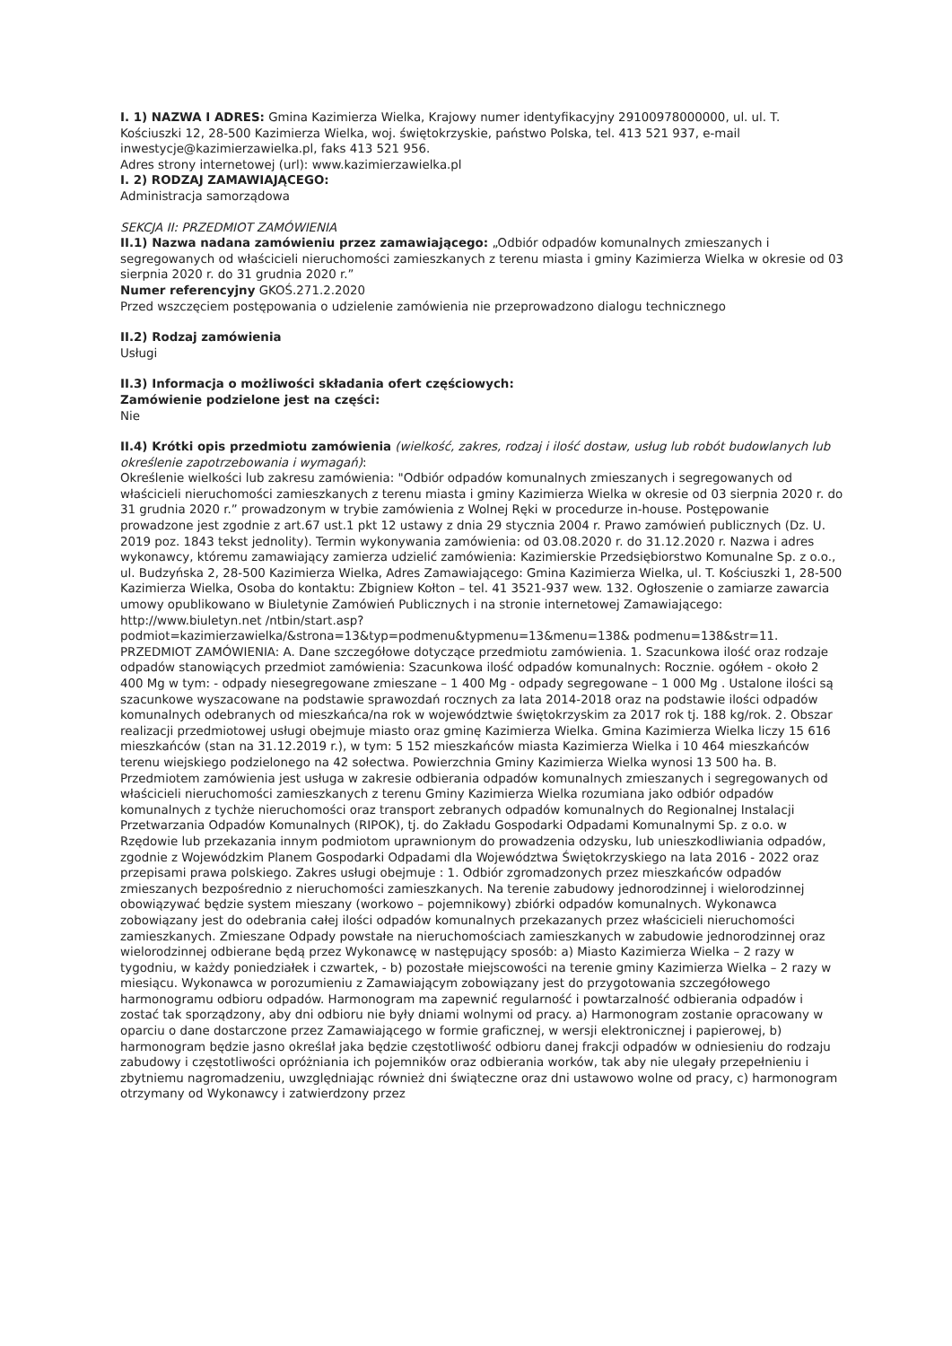I. 1) NAZWA I ADRES: Gmina Kazimierza Wielka, Krajowy numer identyfikacyjny 29100978000000, ul. ul. T. Kościuszki 12, 28-500 Kazimierza Wielka, woj. świętokrzyskie, państwo Polska, tel. 413 521 937, e-mail inwestycje@kazimierzawielka.pl, faks 413 521 956.
Adres strony internetowej (url): www.kazimierzawielka.pl
I. 2) RODZAJ ZAMAWIAJĄCEGO:
Administracja samorządowa
SEKCJA II: PRZEDMIOT ZAMÓWIENIA
II.1) Nazwa nadana zamówieniu przez zamawiającego: „Odbiór odpadów komunalnych zmieszanych i segregowanych od właścicieli nieruchomości zamieszkanych z terenu miasta i gminy Kazimierza Wielka w okresie od 03 sierpnia 2020 r. do 31 grudnia 2020 r.”
Numer referencyjny GKOŚ.271.2.2020
Przed wszczęciem postępowania o udzielenie zamówienia nie przeprowadzono dialogu technicznego
II.2) Rodzaj zamówienia
Usługi
II.3) Informacja o możliwości składania ofert częściowych:
Zamówienie podzielone jest na części:
Nie
II.4) Krótki opis przedmiotu zamówienia (wielkość, zakres, rodzaj i ilość dostaw, usług lub robót budowlanych lub określenie zapotrzebowania i wymagań):
Określenie wielkości lub zakresu zamówienia: "Odbiór odpadów komunalnych zmieszanych i segregowanych od właścicieli nieruchomości zamieszkanych z terenu miasta i gminy Kazimierza Wielka w okresie od 03 sierpnia 2020 r. do 31 grudnia 2020 r.” prowadzonym w trybie zamówienia z Wolnej Ręki w procedurze in-house. Postępowanie prowadzone jest zgodnie z art.67 ust.1 pkt 12 ustawy z dnia 29 stycznia 2004 r. Prawo zamówień publicznych (Dz. U. 2019 poz. 1843 tekst jednolity). Termin wykonywania zamówienia: od 03.08.2020 r. do 31.12.2020 r. Nazwa i adres wykonawcy, któremu zamawiający zamierza udzielić zamówienia: Kazimierskie Przedsiębiorstwo Komunalne Sp. z o.o., ul. Budzyńska 2, 28-500 Kazimierza Wielka, Adres Zamawiającego: Gmina Kazimierza Wielka, ul. T. Kościuszki 1, 28-500 Kazimierza Wielka, Osoba do kontaktu: Zbigniew Kołton – tel. 41 3521-937 wew. 132. Ogłoszenie o zamiarze zawarcia umowy opublikowano w Biuletynie Zamówień Publicznych i na stronie internetowej Zamawiającego: http://www.biuletyn.net /ntbin/start.asp?podmiot=kazimierzawielka/&strona=13&typ=podmenu&typmenu=13&menu=138& podmenu=138&str=11. PRZEDMIOT ZAMÓWIENIA: A. Dane szczegółowe dotyczące przedmiotu zamówienia. 1. Szacunkowa ilość oraz rodzaje odpadów stanowiących przedmiot zamówienia: Szacunkowa ilość odpadów komunalnych: Rocznie. ogółem - około 2 400 Mg w tym: - odpady niesegregowane zmieszane – 1 400 Mg - odpady segregowane – 1 000 Mg . Ustalone ilości są szacunkowe wyszacowane na podstawie sprawozdań rocznych za lata 2014-2018 oraz na podstawie ilości odpadów komunalnych odebranych od mieszkańca/na rok w województwie świętokrzyskim za 2017 rok tj. 188 kg/rok. 2. Obszar realizacji przedmiotowej usługi obejmuje miasto oraz gminę Kazimierza Wielka. Gmina Kazimierza Wielka liczy 15 616 mieszkańców (stan na 31.12.2019 r.), w tym: 5 152 mieszkańców miasta Kazimierza Wielka i 10 464 mieszkańców terenu wiejskiego podzielonego na 42 sołectwa. Powierzchnia Gminy Kazimierza Wielka wynosi 13 500 ha. B. Przedmiotem zamówienia jest usługa w zakresie odbierania odpadów komunalnych zmieszanych i segregowanych od właścicieli nieruchomości zamieszkanych z terenu Gminy Kazimierza Wielka rozumiana jako odbiór odpadów komunalnych z tychże nieruchomości oraz transport zebranych odpadów komunalnych do Regionalnej Instalacji Przetwarzania Odpadów Komunalnych (RIPOK), tj. do Zakładu Gospodarki Odpadami Komunalnymi Sp. z o.o. w Rzędowie lub przekazania innym podmiotom uprawnionym do prowadzenia odzysku, lub unieszkodliwiania odpadów, zgodnie z Wojewódzkim Planem Gospodarki Odpadami dla Województwa Świętokrzyskiego na lata 2016 - 2022 oraz przepisami prawa polskiego. Zakres usługi obejmuje : 1. Odbiór zgromadzonych przez mieszkańców odpadów zmieszanych bezpośrednio z nieruchomości zamieszkanych. Na terenie zabudowy jednorodzinnej i wielorodzinnej obowiązywać będzie system mieszany (workowo – pojemnikowy) zbiórki odpadów komunalnych. Wykonawca zobowiązany jest do odebrania całej ilości odpadów komunalnych przekazanych przez właścicieli nieruchomości zamieszkanych. Zmieszane Odpady powstałe na nieruchomościach zamieszkanych w zabudowie jednorodzinnej oraz wielorodzinnej odbierane będą przez Wykonawcę w następujący sposób: a) Miasto Kazimierza Wielka – 2 razy w tygodniu, w każdy poniedziałek i czwartek, - b) pozostałe miejscowości na terenie gminy Kazimierza Wielka – 2 razy w miesiącu. Wykonawca w porozumieniu z Zamawiającym zobowiązany jest do przygotowania szczegółowego harmonogramu odbioru odpadów. Harmonogram ma zapewnić regularność i powtarzalność odbierania odpadów i zostać tak sporządzony, aby dni odbioru nie były dniami wolnymi od pracy. a) Harmonogram zostanie opracowany w oparciu o dane dostarczone przez Zamawiającego w formie graficznej, w wersji elektronicznej i papierowej, b) harmonogram będzie jasno określał jaka będzie częstotliwość odbioru danej frakcji odpadów w odniesieniu do rodzaju zabudowy i częstotliwości opróżniania ich pojemników oraz odbierania worków, tak aby nie ulegały przepełnieniu i zbytniemu nagromadzeniu, uwzględniając również dni świąteczne oraz dni ustawowo wolne od pracy, c) harmonogram otrzymany od Wykonawcy i zatwierdzony przez